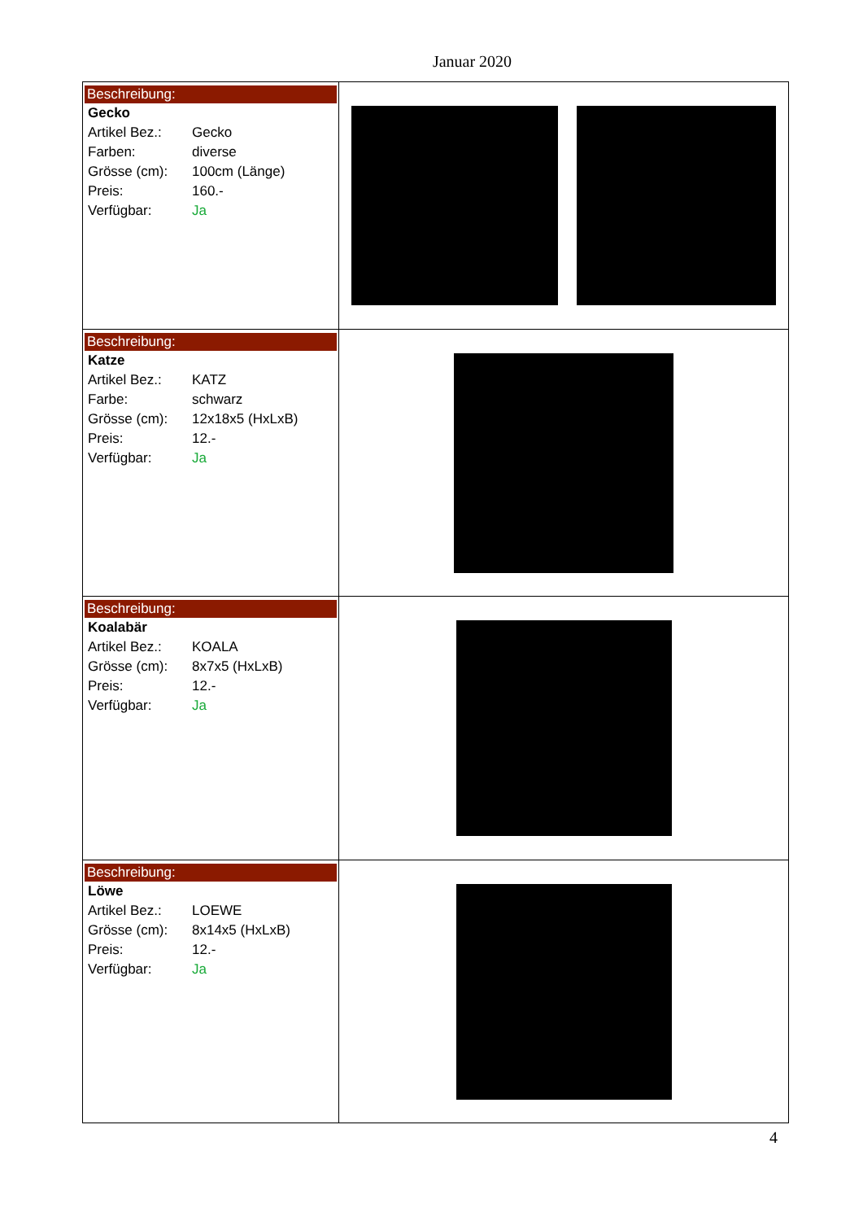Januar 2020
| Beschreibung: Gecko Artikel Bez.: Gecko Farben: diverse Grösse (cm): 100cm (Länge) Preis: 160.- Verfügbar: Ja | |
| Beschreibung: Katze Artikel Bez.: KATZ Farbe: schwarz Grösse (cm): 12x18x5 (HxLxB) Preis: 12.- Verfügbar: Ja | |
| Beschreibung: Koalabär Artikel Bez.: KOALA Grösse (cm): 8x7x5 (HxLxB) Preis: 12.- Verfügbar: Ja | |
| Beschreibung: Löwe Artikel Bez.: LOEWE Grösse (cm): 8x14x5 (HxLxB) Preis: 12.- Verfügbar: Ja | |
4